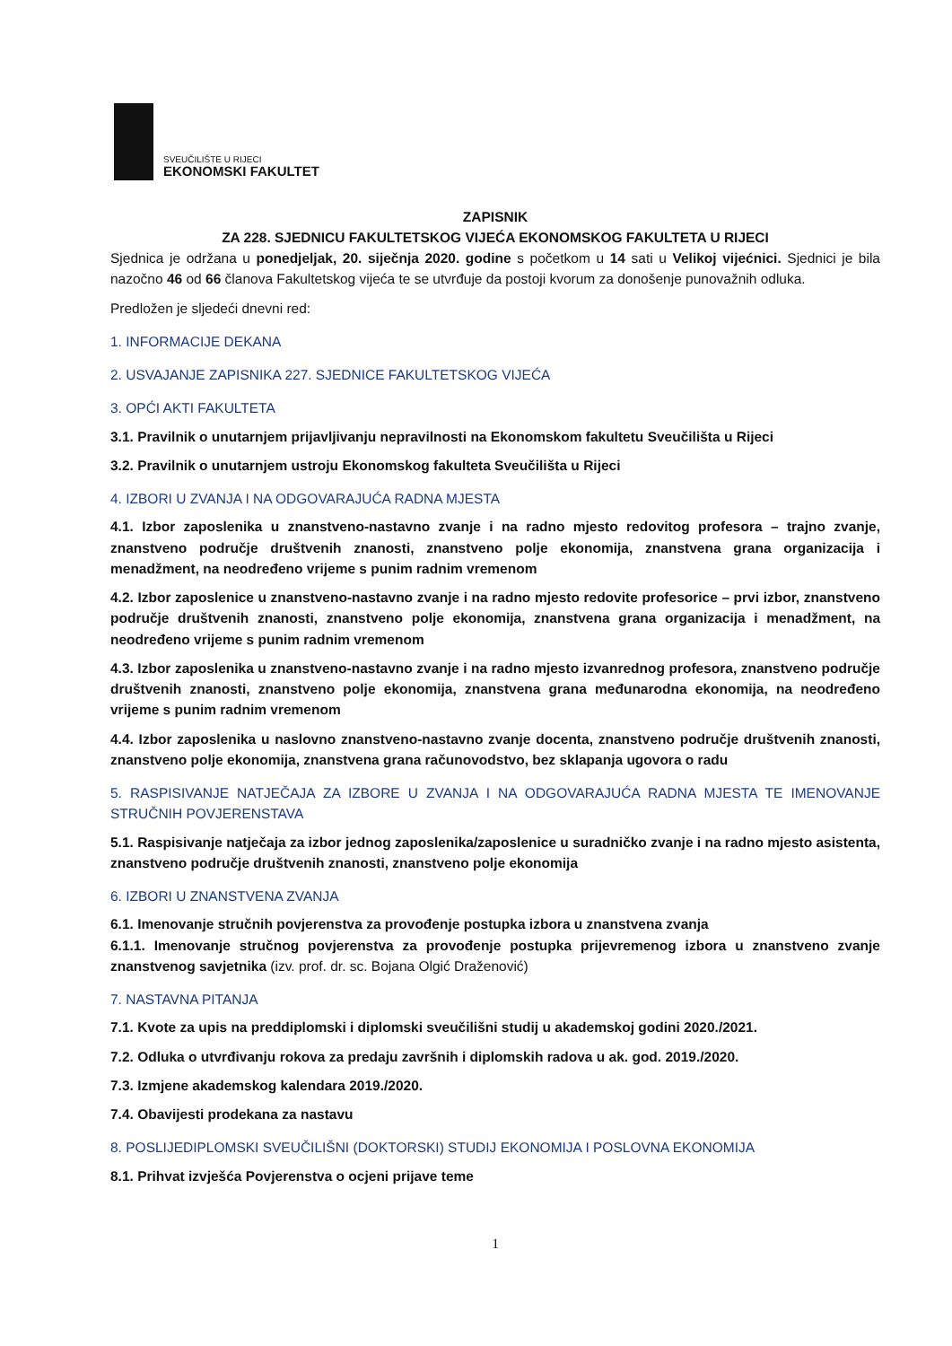SVEUČILIŠTE U RIJECI
EKONOMSKI FAKULTET
ZAPISNIK
ZA 228. SJEDNICU FAKULTETSKOG VIJEĆA EKONOMSKOG FAKULTETA U RIJECI
Sjednica je održana u ponedjeljak, 20. siječnja 2020. godine s početkom u 14 sati u Velikoj vijećnici. Sjednici je bila nazočno 46 od 66 članova Fakultetskog vijeća te se utvrđuje da postoji kvorum za donošenje punovažnih odluka.
Predložen je sljedeći dnevni red:
1. INFORMACIJE DEKANA
2. USVAJANJE ZAPISNIKA 227. SJEDNICE FAKULTETSKOG VIJEĆA
3. OPĆI AKTI FAKULTETA
3.1. Pravilnik o unutarnjem prijavljivanju nepravilnosti na Ekonomskom fakultetu Sveučilišta u Rijeci
3.2. Pravilnik o unutarnjem ustroju Ekonomskog fakulteta Sveučilišta u Rijeci
4. IZBORI U ZVANJA I NA ODGOVARAJUĆA RADNA MJESTA
4.1. Izbor zaposlenika u znanstveno-nastavno zvanje i na radno mjesto redovitog profesora – trajno zvanje, znanstveno područje društvenih znanosti, znanstveno polje ekonomija, znanstvena grana organizacija i menadžment, na neodređeno vrijeme s punim radnim vremenom
4.2. Izbor zaposlenice u znanstveno-nastavno zvanje i na radno mjesto redovite profesorice – prvi izbor, znanstveno područje društvenih znanosti, znanstveno polje ekonomija, znanstvena grana organizacija i menadžment, na neodređeno vrijeme s punim radnim vremenom
4.3. Izbor zaposlenika u znanstveno-nastavno zvanje i na radno mjesto izvanrednog profesora, znanstveno područje društvenih znanosti, znanstveno polje ekonomija, znanstvena grana međunarodna ekonomija, na neodređeno vrijeme s punim radnim vremenom
4.4. Izbor zaposlenika u naslovno znanstveno-nastavno zvanje docenta, znanstveno područje društvenih znanosti, znanstveno polje ekonomija, znanstvena grana računovodstvo, bez sklapanja ugovora o radu
5. RASPISIVANJE NATJEČAJA ZA IZBORE U ZVANJA I NA ODGOVARAJUĆA RADNA MJESTA TE IMENOVANJE STRUČNIH POVJERENSTAVA
5.1. Raspisivanje natječaja za izbor jednog zaposlenika/zaposlenice u suradničko zvanje i na radno mjesto asistenta, znanstveno područje društvenih znanosti, znanstveno polje ekonomija
6. IZBORI U ZNANSTVENA ZVANJA
6.1. Imenovanje stručnih povjerenstva za provođenje postupka izbora u znanstvena zvanja
6.1.1. Imenovanje stručnog povjerenstva za provođenje postupka prijevremenog izbora u znanstveno zvanje znanstvenog savjetnika (izv. prof. dr. sc. Bojana Olgić Draženović)
7. NASTAVNA PITANJA
7.1. Kvote za upis na preddiplomski i diplomski sveučilišni studij u akademskoj godini 2020./2021.
7.2. Odluka o utvrđivanju rokova za predaju završnih i diplomskih radova u ak. god. 2019./2020.
7.3. Izmjene akademskog kalendara 2019./2020.
7.4. Obavijesti prodekana za nastavu
8. POSLIJEDIPLOMSKI SVEUČILIŠNI (DOKTORSKI) STUDIJ EKONOMIJA I POSLOVNA EKONOMIJA
8.1. Prihvat izvješća Povjerenstva o ocjeni prijave teme
1